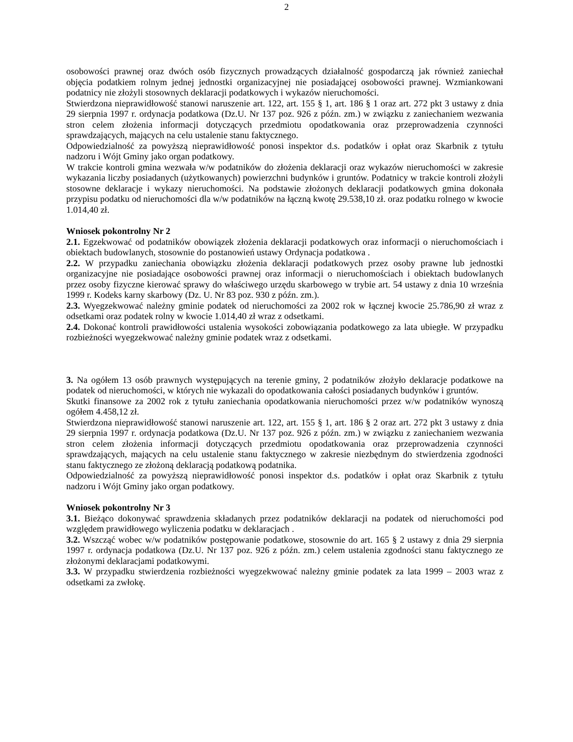2
osobowości prawnej oraz dwóch osób fizycznych prowadzących działalność gospodarczą jak również zaniechał objęcia podatkiem rolnym jednej jednostki organizacyjnej nie posiadającej osobowości prawnej. Wzmiankowani podatnicy nie złożyli stosownych deklaracji podatkowych i wykazów nieruchomości.
Stwierdzona nieprawidłowość stanowi naruszenie art. 122, art. 155 § 1, art. 186 § 1 oraz art. 272 pkt 3 ustawy z dnia 29 sierpnia 1997 r. ordynacja podatkowa (Dz.U. Nr 137 poz. 926 z późn. zm.) w związku z zaniechaniem wezwania stron celem złożenia informacji dotyczących przedmiotu opodatkowania oraz przeprowadzenia czynności sprawdzających, mających na celu ustalenie stanu faktycznego.
Odpowiedzialność za powyższą nieprawidłowość ponosi inspektor d.s. podatków i opłat oraz Skarbnik z tytułu nadzoru i Wójt Gminy jako organ podatkowy.
W trakcie kontroli gmina wezwała w/w podatników do złożenia deklaracji oraz wykazów nieruchomości w zakresie wykazania liczby posiadanych (użytkowanych) powierzchni budynków i gruntów. Podatnicy w trakcie kontroli złożyli stosowne deklaracje i wykazy nieruchomości. Na podstawie złożonych deklaracji podatkowych gmina dokonała przypisu podatku od nieruchomości dla w/w podatników na łączną kwotę 29.538,10 zł. oraz podatku rolnego w kwocie 1.014,40 zł.
Wniosek pokontrolny Nr 2
2.1. Egzekwować od podatników obowiązek złożenia deklaracji podatkowych oraz informacji o nieruchomościach i obiektach budowlanych, stosownie do postanowień ustawy Ordynacja podatkowa .
2.2. W przypadku zaniechania obowiązku złożenia deklaracji podatkowych przez osoby prawne lub jednostki organizacyjne nie posiadające osobowości prawnej oraz informacji o nieruchomościach i obiektach budowlanych przez osoby fizyczne kierować sprawy do właściwego urzędu skarbowego w trybie art. 54 ustawy z dnia 10 września 1999 r. Kodeks karny skarbowy (Dz. U. Nr 83 poz. 930 z późn. zm.).
2.3. Wyegzekwować należny gminie podatek od nieruchomości za 2002 rok w łącznej kwocie 25.786,90 zł wraz z odsetkami oraz podatek rolny w kwocie 1.014,40 zł wraz z odsetkami.
2.4. Dokonać kontroli prawidłowości ustalenia wysokości zobowiązania podatkowego za lata ubiegłe. W przypadku rozbieżności wyegzekwować należny gminie podatek wraz z odsetkami.
3. Na ogółem 13 osób prawnych występujących na terenie gminy, 2 podatników złożyło deklaracje podatkowe na podatek od nieruchomości, w których nie wykazali do opodatkowania całości posiadanych budynków i gruntów.
Skutki finansowe za 2002 rok z tytułu zaniechania opodatkowania nieruchomości przez w/w podatników wynoszą ogółem 4.458,12 zł.
Stwierdzona nieprawidłowość stanowi naruszenie art. 122, art. 155 § 1, art. 186 § 2 oraz art. 272 pkt 3 ustawy z dnia 29 sierpnia 1997 r. ordynacja podatkowa (Dz.U. Nr 137 poz. 926 z późn. zm.) w związku z zaniechaniem wezwania stron celem złożenia informacji dotyczących przedmiotu opodatkowania oraz przeprowadzenia czynności sprawdzających, mających na celu ustalenie stanu faktycznego w zakresie niezbędnym do stwierdzenia zgodności stanu faktycznego ze złożoną deklaracją podatkową podatnika.
Odpowiedzialność za powyższą nieprawidłowość ponosi inspektor d.s. podatków i opłat oraz Skarbnik z tytułu nadzoru i Wójt Gminy jako organ podatkowy.
Wniosek pokontrolny Nr 3
3.1. Bieżąco dokonywać sprawdzenia składanych przez podatników deklaracji na podatek od nieruchomości pod względem prawidłowego wyliczenia podatku w deklaracjach .
3.2. Wszcząć wobec w/w podatników postępowanie podatkowe, stosownie do art. 165 § 2 ustawy z dnia 29 sierpnia 1997 r. ordynacja podatkowa (Dz.U. Nr 137 poz. 926 z późn. zm.) celem ustalenia zgodności stanu faktycznego ze złożonymi deklaracjami podatkowymi.
3.3. W przypadku stwierdzenia rozbieżności wyegzekwować należny gminie podatek za lata 1999 – 2003 wraz z odsetkami za zwłokę.